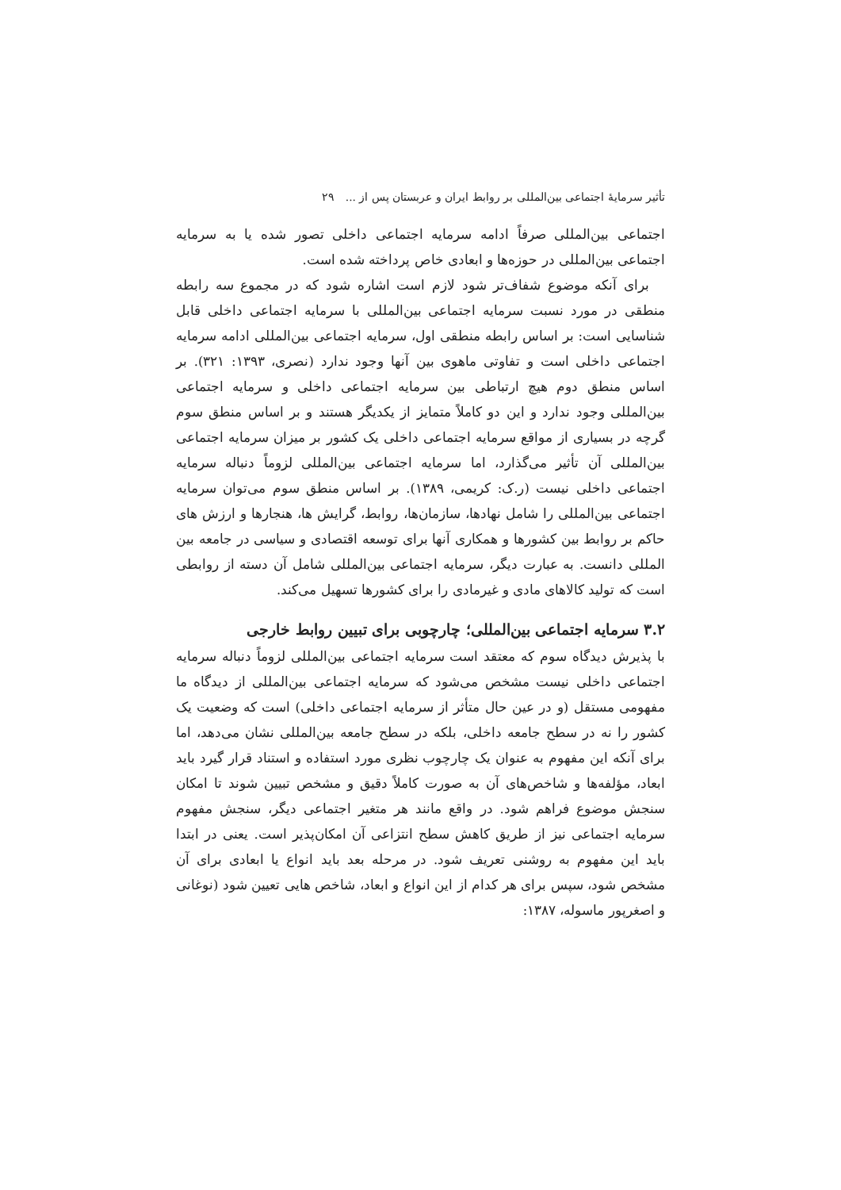تأثیر سرمایهٔ اجتماعی بین‌المللی بر روابط ایران و عربستان پس از ... ۲۹
اجتماعی بین‌المللی صرفاً ادامه سرمایه اجتماعی داخلی تصور شده یا به سرمایه اجتماعی بین‌المللی در حوزه‌ها و ابعادی خاص پرداخته شده است.
برای آنکه موضوع شفاف‌تر شود لازم است اشاره شود که در مجموع سه رابطه منطقی در مورد نسبت سرمایه اجتماعی بین‌المللی با سرمایه اجتماعی داخلی قابل شناسایی است: بر اساس رابطه منطقی اول، سرمایه اجتماعی بین‌المللی ادامه سرمایه اجتماعی داخلی است و تفاوتی ماهوی بین آنها وجود ندارد (نصری، ۱۳۹۳: ۳۲۱). بر اساس منطق دوم هیچ ارتباطی بین سرمایه اجتماعی داخلی و سرمایه اجتماعی بین‌المللی وجود ندارد و این دو کاملاً متمایز از یکدیگر هستند و بر اساس منطق سوم گرچه در بسیاری از مواقع سرمایه اجتماعی داخلی یک کشور بر میزان سرمایه اجتماعی بین‌المللی آن تأثیر می‌گذارد، اما سرمایه اجتماعی بین‌المللی لزوماً دنباله سرمایه اجتماعی داخلی نیست (ر.ک: کریمی، ۱۳۸۹). بر اساس منطق سوم می‌توان سرمایه اجتماعی بین‌المللی را شامل نهادها، سازمان‌ها، روابط، گرایش ها، هنجارها و ارزش های حاکم بر روابط بین کشورها و همکاری آنها برای توسعه اقتصادی و سیاسی در جامعه بین المللی دانست. به عبارت دیگر، سرمایه اجتماعی بین‌المللی شامل آن دسته از روابطی است که تولید کالاهای مادی و غیرمادی را برای کشورها تسهیل می‌کند.
۳.۲ سرمایه اجتماعی بین‌المللی؛ چارچوبی برای تبیین روابط خارجی
با پذیرش دیدگاه سوم که معتقد است سرمایه اجتماعی بین‌المللی لزوماً دنباله سرمایه اجتماعی داخلی نیست مشخص می‌شود که سرمایه اجتماعی بین‌المللی از دیدگاه ما مفهومی مستقل (و در عین حال متأثر از سرمایه اجتماعی داخلی) است که وضعیت یک کشور را نه در سطح جامعه داخلی، بلکه در سطح جامعه بین‌المللی نشان می‌دهد، اما برای آنکه این مفهوم به عنوان یک چارچوب نظری مورد استفاده و استناد قرار گیرد باید ابعاد، مؤلفه‌ها و شاخص‌های آن به صورت کاملاً دقیق و مشخص تبیین شوند تا امکان سنجش موضوع فراهم شود. در واقع مانند هر متغیر اجتماعی دیگر، سنجش مفهوم سرمایه اجتماعی نیز از طریق کاهش سطح انتزاعی آن امکان‌پذیر است. یعنی در ابتدا باید این مفهوم به روشنی تعریف شود. در مرحله بعد باید انواع یا ابعادی برای آن مشخص شود، سپس برای هر کدام از این انواع و ابعاد، شاخص هایی تعیین شود (نوغانی و اصغرپور ماسوله، ۱۳۸۷: